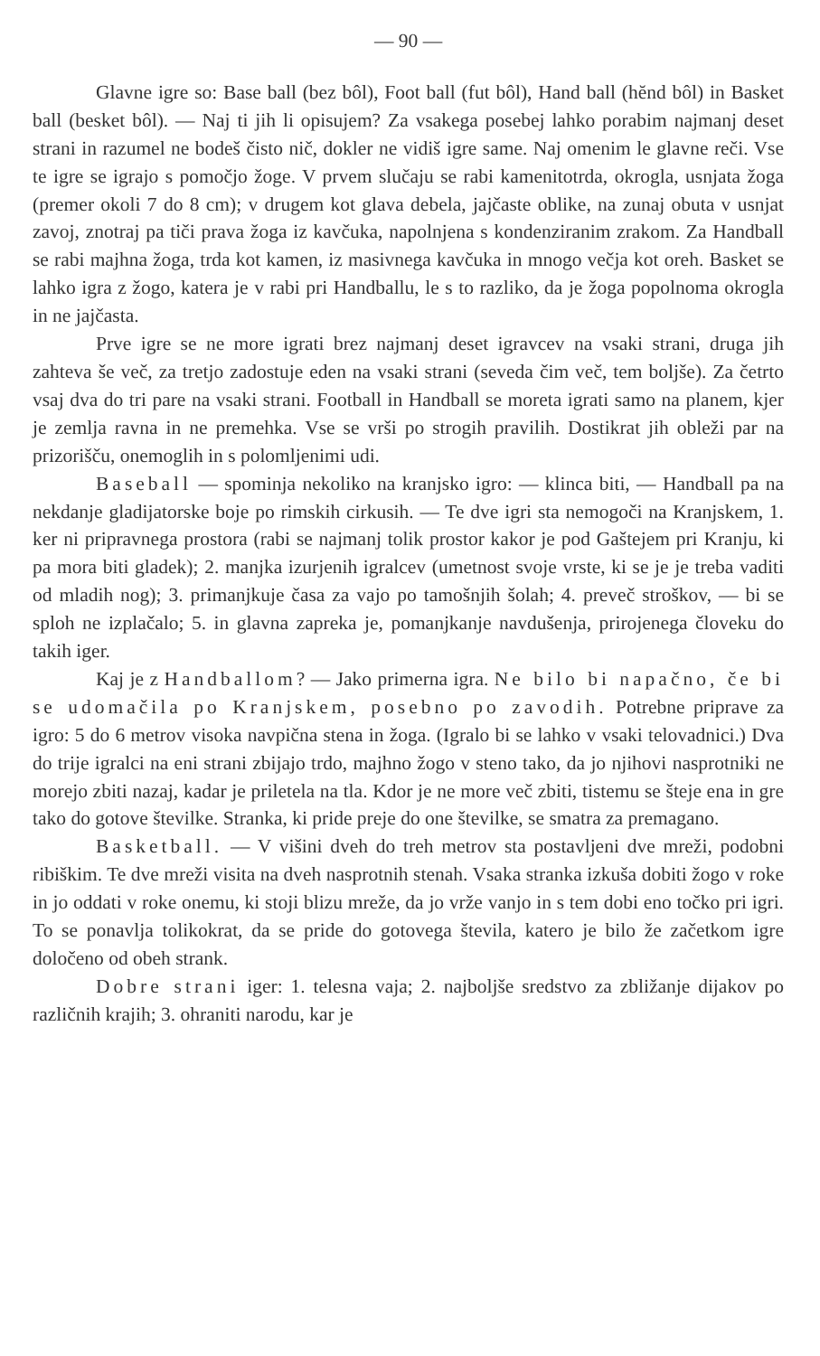— 90 —
Glavne igre so: Base ball (bez bôl), Foot ball (fut bôl), Hand ball (hĕnd bôl) in Basket ball (besket bôl). — Naj ti jih li opisujem? Za vsakega posebej lahko porabim najmanj deset strani in razumel ne bodeš čisto nič, dokler ne vidiš igre same. Naj omenim le glavne reči. Vse te igre se igrajo s pomočjo žoge. V prvem slučaju se rabi kamenitotrda, okrogla, usnjata žoga (premer okoli 7 do 8 cm); v drugem kot glava debela, jajčaste oblike, na zunaj obuta v usnjat zavoj, znotraj pa tiči prava žoga iz kavčuka, napolnjena s kondenziranim zrakom. Za Handball se rabi majhna žoga, trda kot kamen, iz masivnega kavčuka in mnogo večja kot oreh. Basket se lahko igra z žogo, katera je v rabi pri Handballu, le s to razliko, da je žoga popolnoma okrogla in ne jajčasta.
Prve igre se ne more igrati brez najmanj deset igravcev na vsaki strani, druga jih zahteva še več, za tretjo zadostuje eden na vsaki strani (seveda čim več, tem boljše). Za četrto vsaj dva do tri pare na vsaki strani. Football in Handball se moreta igrati samo na planem, kjer je zemlja ravna in ne premehka. Vse se vrši po strogih pravilih. Dostikrat jih obleži par na prizorišču, onemoglih in s polomljenimi udi.
Baseball — spominja nekoliko na kranjsko igro: — klinca biti, — Handball pa na nekdanje gladijatorske boje po rimskih cirkusih. — Te dve igri sta nemogoči na Kranjskem, 1. ker ni pripravnega prostora (rabi se najmanj tolik prostor kakor je pod Gaštejem pri Kranju, ki pa mora biti gladek); 2. manjka izurjenih igralcev (umetnost svoje vrste, ki se je je treba vaditi od mladih nog); 3. primanjkuje časa za vajo po tamošnjih šolah; 4. preveč stroškov, — bi se sploh ne izplačalo; 5. in glavna zapreka je, pomanjkanje navdušenja, prirojenega človeku do takih iger.
Kaj je z Handballom? — Jako primerna igra. Ne bilo bi napačno, če bi se udomačila po Kranjskem, posebno po zavodih. Potrebne priprave za igro: 5 do 6 metrov visoka navpična stena in žoga. (Igralo bi se lahko v vsaki telovadnici.) Dva do trije igralci na eni strani zbijajo trdo, majhno žogo v steno tako, da jo njihovi nasprotniki ne morejo zbiti nazaj, kadar je priletela na tla. Kdor je ne more več zbiti, tistemu se šteje ena in gre tako do gotove številke. Stranka, ki pride preje do one številke, se smatra za premagano.
Basketball. — V višini dveh do treh metrov sta postavljeni dve mreži, podobni ribiškim. Te dve mreži visita na dveh nasprotnih stenah. Vsaka stranka izkuša dobiti žogo v roke in jo oddati v roke onemu, ki stoji blizu mreže, da jo vrže vanjo in s tem dobi eno točko pri igri. To se ponavlja tolikokrat, da se pride do gotovega števila, katero je bilo že začetkom igre določeno od obeh strank.
Dobre strani iger: 1. telesna vaja; 2. najboljše sredstvo za zbližanje dijakov po različnih krajih; 3. ohraniti narodu, kar je